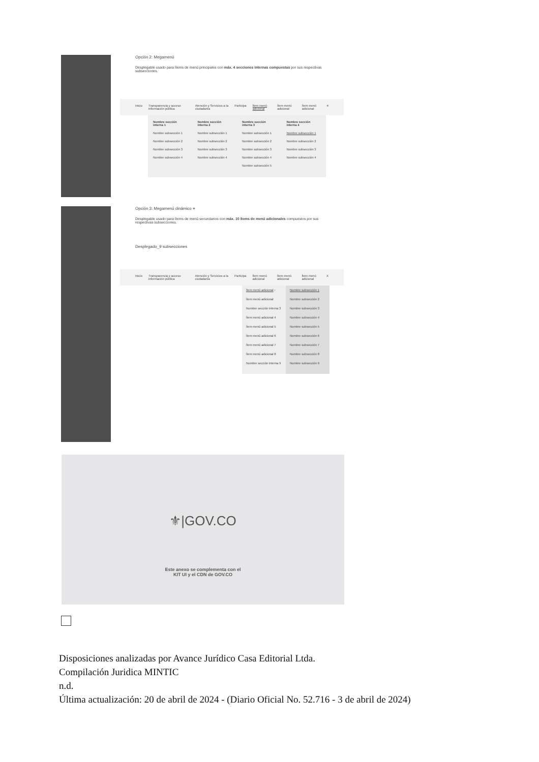Opción 2: Megamenú
Desplegable usado para ítems de menú principales con máx. 4 secciones internas compuestas por sus respectivas subsecciones.
Inicio Transparencia y acceso información pública Atención y Servicios a la ciudadanía Participa Ítem menú adicional Ítem menú adicional Ítem menú adicional ≡
Nombre sección interna 1
Nombre subsección 1
Nombre subsección 2
Nombre subsección 3
Nombre subsección 4
Nombre sección interna 2
Nombre subsección 1
Nombre subsección 2
Nombre subsección 3
Nombre subsección 4
Nombre sección interna 3
Nombre subsección 1
Nombre subsección 2
Nombre subsección 3
Nombre subsección 4
Nombre subsección 5
Nombre sección interna 4
Nombre subsección 1
Nombre subsección 2
Nombre subsección 3
Nombre subsección 4
Opción 3: Megamenú dinámico ≡
Desplegable usado para ítems de menú secundarios con máx. 10 ítems de menú adicionales compuestos por sus respectivas subsecciones.
Desplegado_9 subsecciones
Inicio Transparencia y acceso información pública Atención y Servicios a la ciudadanía Participa Ítem menú adicional Ítem menú adicional Ítem menú adicional X
Ítem menú adicional ›
Ítem menú adicional
Nombre sección interna 3
Ítem menú adicional 4
Ítem menú adicional 5
Ítem menú adicional 6
Ítem menú adicional 7
Ítem menú adicional 8
Nombre sección interna 9
Nombre subsección 1
Nombre subsección 2
Nombre subsección 3
Nombre subsección 4
Nombre subsección 5
Nombre subsección 6
Nombre subsección 7
Nombre subsección 8
Nombre subsección 9
⚜|GOV.CO
Este anexo se complementa con el
KIT UI y el CDN de GOV.CO
Disposiciones analizadas por Avance Jurídico Casa Editorial Ltda.
Compilación Juridica MINTIC
n.d.
Última actualización: 20 de abril de 2024 - (Diario Oficial No. 52.716 - 3 de abril de 2024)